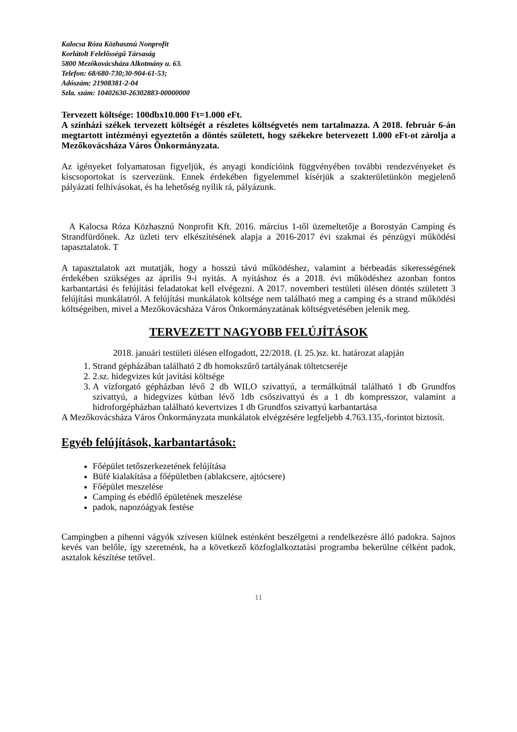Kalocsa Róza Közhasznú Nonprofit
Korlátolt Felelősségű Társaság
5800 Mezőkovácsháza Alkotmány u. 63.
Telefon: 68/680-730;30-904-61-53;
Adószám: 21908381-2-04
Szla. szám: 10402630-26302883-00000000
Tervezett költsége: 100dbx10.000 Ft=1.000 eFt.
A színházi székek tervezett költségét a részletes költségvetés nem tartalmazza. A 2018. február 6-án megtartott intézményi egyeztetőn a döntés született, hogy székekre betervezett 1.000 eFt-ot zárolja a Mezőkovácsháza Város Önkormányzata.
Az igényeket folyamatosan figyeljük, és anyagi kondícióink függvényében további rendezvényeket és kiscsoportokat is szervezünk. Ennek érdekében figyelemmel kísérjük a szakterületünkön megjelenő pályázati felhívásokat, és ha lehetőség nyílik rá, pályázunk.
A Kalocsa Róza Közhasznú Nonprofit Kft. 2016. március 1-től üzemeltetője a Borostyán Camping és Strandfürdőnek. Az üzleti terv elkészítésének alapja a 2016-2017 évi szakmai és pénzügyi működési tapasztalatok. T
A tapasztalatok azt mutatják, hogy a hosszú távú működéshez, valamint a bérbeadás sikerességének érdekében szükséges az április 9-i nyitás. A nyitáshoz és a 2018. évi működéshez azonban fontos karbantartási és felújítási feladatokat kell elvégezni. A 2017. novemberi testületi ülésen döntés született 3 felújítási munkálatról. A felújítási munkálatok költsége nem található meg a camping és a strand működési költségeiben, mivel a Mezőkovácsháza Város Önkormányzatának költségvetésében jelenik meg.
TERVEZETT NAGYOBB FELÚJÍTÁSOK
2018. januári testületi ülésen elfogadott, 22/2018. (I. 25.)sz. kt. határozat alapján
1. Strand gépházában található 2 db homokszűrő tartályának töltetcseréje
2. 2.sz. hidegvizes kút javítási költsége
3. A vízforgató gépházban lévő 2 db WILO szivattyú, a termálkútnál található 1 db Grundfos szivattyú, a hidegvizes kútban lévő 1db csőszivattyú és a 1 db kompresszor, valamint a hidroforgépházban található kevertvizes 1 db Grundfos szivattyú karbantartása
A Mezőkovácsháza Város Önkormányzata munkálatok elvégzésére legfeljebb 4.763.135,-forintot biztosít.
Egyéb felújítások, karbantartások:
Főépület tetőszerkezetének felújítása
Büfé kialakítása a főépületben (ablakcsere, ajtócsere)
Főépület meszelése
Camping és ebédlő épületének meszelése
padok, napozóágyak festése
Campingben a pihenni vágyók szívesen kiülnek esténként beszélgetni a rendelkezésre álló padokra. Sajnos kevés van belőle, így szeretnénk, ha a következő közfoglalkoztatási programba bekerülne célként padok, asztalok készítése tetővel.
11